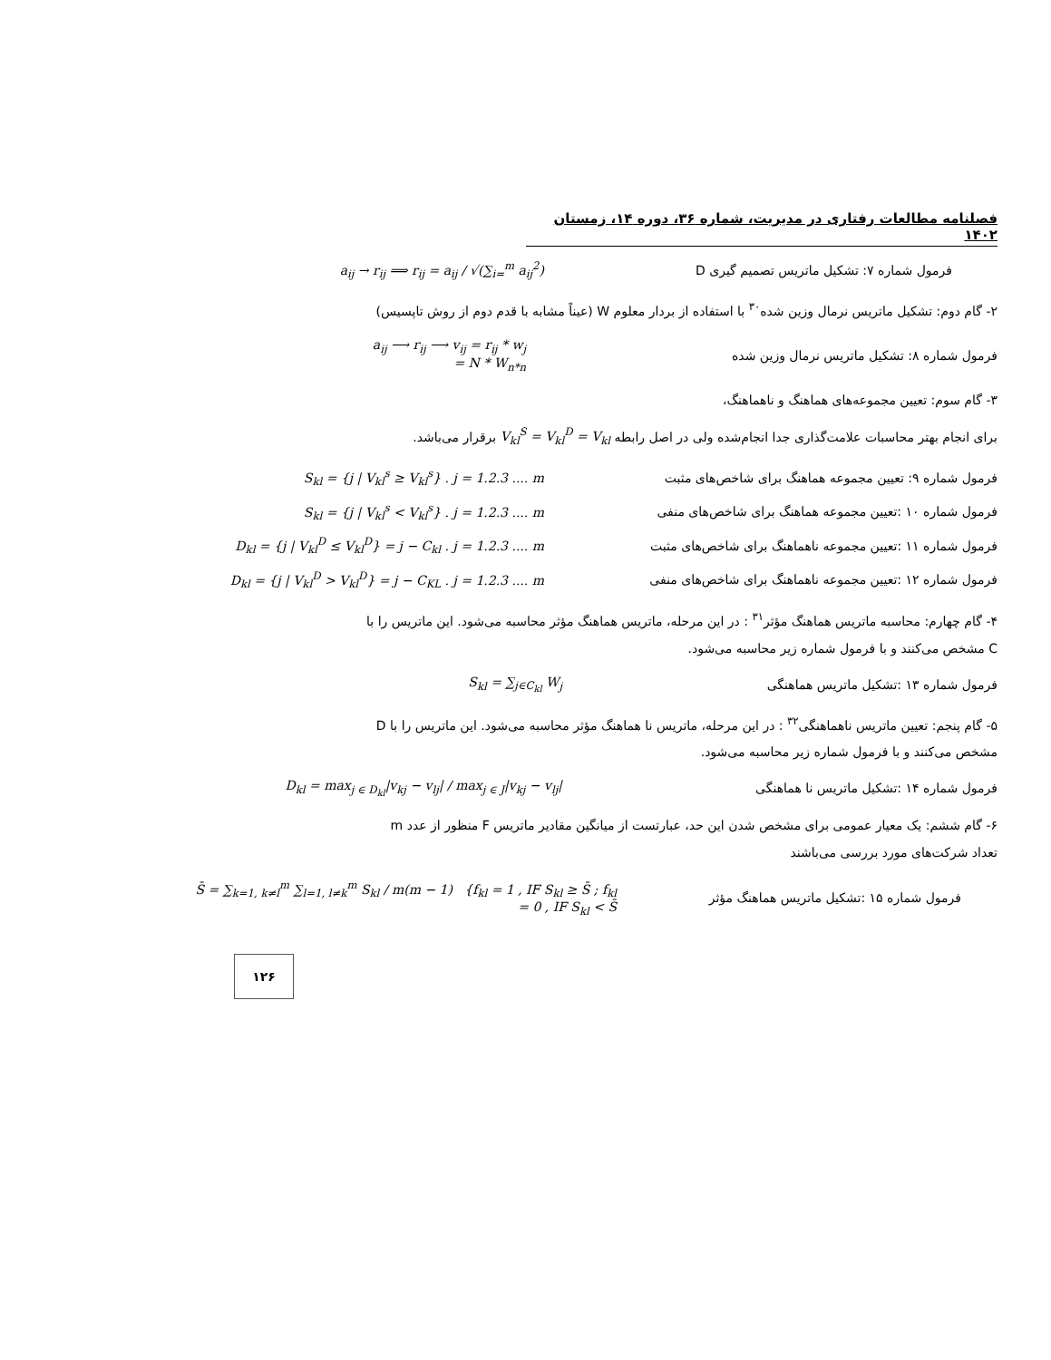فصلنامه مطالعات رفتاری در مدیریت، شماره ۳۶، دوره ۱۴، زمستان ۱۴۰۲
a<sub>ij</sub> → r<sub>ij</sub> ⟹ r<sub>ij</sub> = a<sub>ij</sub> / √(∑<sub>i=</sub><sup>m</sup> a<sub>ij</sub><sup>2</sup>) فرمول شماره ۷: تشکیل ماتریس تصمیم گیری D
۲- گام دوم: تشکیل ماتریس نرمال وزین شده<sup>۳۰</sup> با استفاده از بردار معلوم W (عیناً مشابه با قدم دوم از روش تاپسیس)
a<sub>ij</sub> ⟶ r<sub>ij</sub> ⟶ v<sub>ij</sub> = r<sub>ij</sub> * w<sub>j</sub>
= N * W<sub>n*n</sub>
فرمول شماره ۸: تشکیل ماتریس نرمال وزین شده
۳- گام سوم: تعیین مجموعه‌های هماهنگ و ناهماهنگ،
برای انجام بهتر محاسبات علامت‌گذاری جدا انجام‌شده ولی در اصل رابطه V<sub>kl</sub><sup>S</sup> = V<sub>kl</sub><sup>D</sup> = V<sub>kl</sub> برقرار می‌باشد.
S<sub>kl</sub> = {j | V<sub>kl</sub><sup>s</sup> ≥ V<sub>kl</sub><sup>s</sup>} . j = 1.2.3 .... m فرمول شماره ۹: تعیین مجموعه هماهنگ برای شاخص‌های مثبت
S<sub>kl</sub> = {j | V<sub>kl</sub><sup>s</sup> < V<sub>kl</sub><sup>s</sup>} . j = 1.2.3 .... m فرمول شماره ۱۰ :تعیین مجموعه هماهنگ برای شاخص‌های منفی
D<sub>kl</sub> = {j | V<sub>kl</sub><sup>D</sup> ≤ V<sub>kl</sub><sup>D</sup>} = j − C<sub>kl</sub> . j = 1.2.3 .... m
فرمول شماره ۱۱ :تعیین مجموعه ناهماهنگ برای شاخص‌های مثبت
D<sub>kl</sub> = {j | V<sub>kl</sub><sup>D</sup> > V<sub>kl</sub><sup>D</sup>} = j − C<sub>KL</sub> . j = 1.2.3 .... m
فرمول شماره ۱۲ :تعیین مجموعه ناهماهنگ برای شاخص‌های منفی
۴- گام چهارم: محاسبه ماتریس هماهنگ مؤثر<sup>۳۱</sup> : در این مرحله، ماتریس هماهنگ مؤثر محاسبه می‌شود. این ماتریس را با C مشخص می‌کنند و با فرمول شماره زیر محاسبه می‌شود.
S<sub>kl</sub> = ∑<sub>j∈C<sub>kl</sub></sub> W<sub>j</sub> فرمول شماره ۱۳ :تشکیل ماتریس هماهنگی
۵- گام پنجم: تعیین ماتریس ناهماهنگی<sup>۳۲</sup> : در این مرحله، ماتریس نا هماهنگ مؤثر محاسبه می‌شود. این ماتریس را با D مشخص می‌کنند و با فرمول شماره زیر محاسبه می‌شود.
D<sub>kl</sub> = max<sub>j ∈ D<sub>kl</sub></sub>|v<sub>kj</sub> − v<sub>lj</sub>| / max<sub>j ∈ J</sub>|v<sub>kj</sub> − v<sub>lj</sub>| فرمول شماره ۱۴ :تشکیل ماتریس نا هماهنگی
۶- گام ششم: یک معیار عمومی برای مشخص شدن این حد، عبارتست از میانگین مقادیر ماتریس F منظور از عدد m تعداد شرکت‌های مورد بررسی می‌باشند
S̄ = ∑<sub>k=1, k≠l</sub><sup>m</sup> ∑<sub>l=1, l≠k</sub><sup>m</sup> S<sub>kl</sub> / m(m − 1) {f<sub>kl</sub> = 1 , IF S<sub>kl</sub> ≥ S̄ ; f<sub>kl</sub> = 0 , IF S<sub>kl</sub> < S̄
فرمول شماره ۱۵ :تشکیل ماتریس هماهنگ مؤثر
۱۲۶